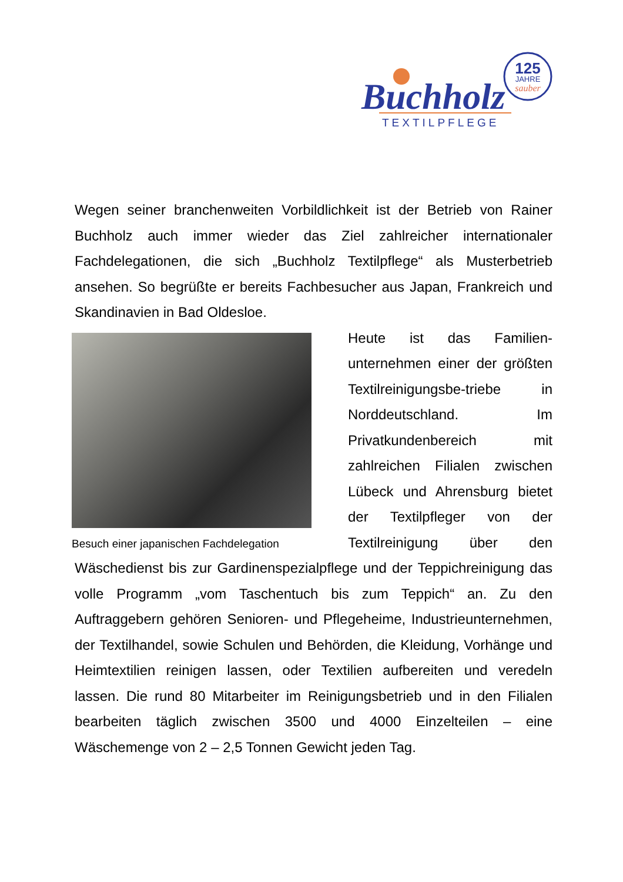125
JAHRE
sauber
Buchholz
TEXTILPFLEGE
Wegen seiner branchenweiten Vorbildlichkeit ist der Betrieb von Rainer Buchholz auch immer wieder das Ziel zahlreicher internationaler Fachdelegationen, die sich „Buchholz Textilpflege“ als Musterbetrieb ansehen. So begrüßte er bereits Fachbesucher aus Japan, Frankreich und Skandinavien in Bad Oldesloe.
Besuch einer japanischen Fachdelegation
Heute ist das Familien-unternehmen einer der größten Textilreinigungsbe-triebe in Norddeutschland. Im Privatkundenbereich mit zahlreichen Filialen zwischen Lübeck und Ahrensburg bietet der Textilpfleger von der Textilreinigung über den Wäschedienst bis zur Gardinenspezialpflege und der Teppichreinigung das volle Programm „vom Taschentuch bis zum Teppich“ an. Zu den Auftraggebern gehören Senioren- und Pflegeheime, Industrieunternehmen, der Textilhandel, sowie Schulen und Behörden, die Kleidung, Vorhänge und Heimtextilien reinigen lassen, oder Textilien aufbereiten und veredeln lassen. Die rund 80 Mitarbeiter im Reinigungsbetrieb und in den Filialen bearbeiten täglich zwischen 3500 und 4000 Einzelteilen – eine Wäschemenge von 2 – 2,5 Tonnen Gewicht jeden Tag.